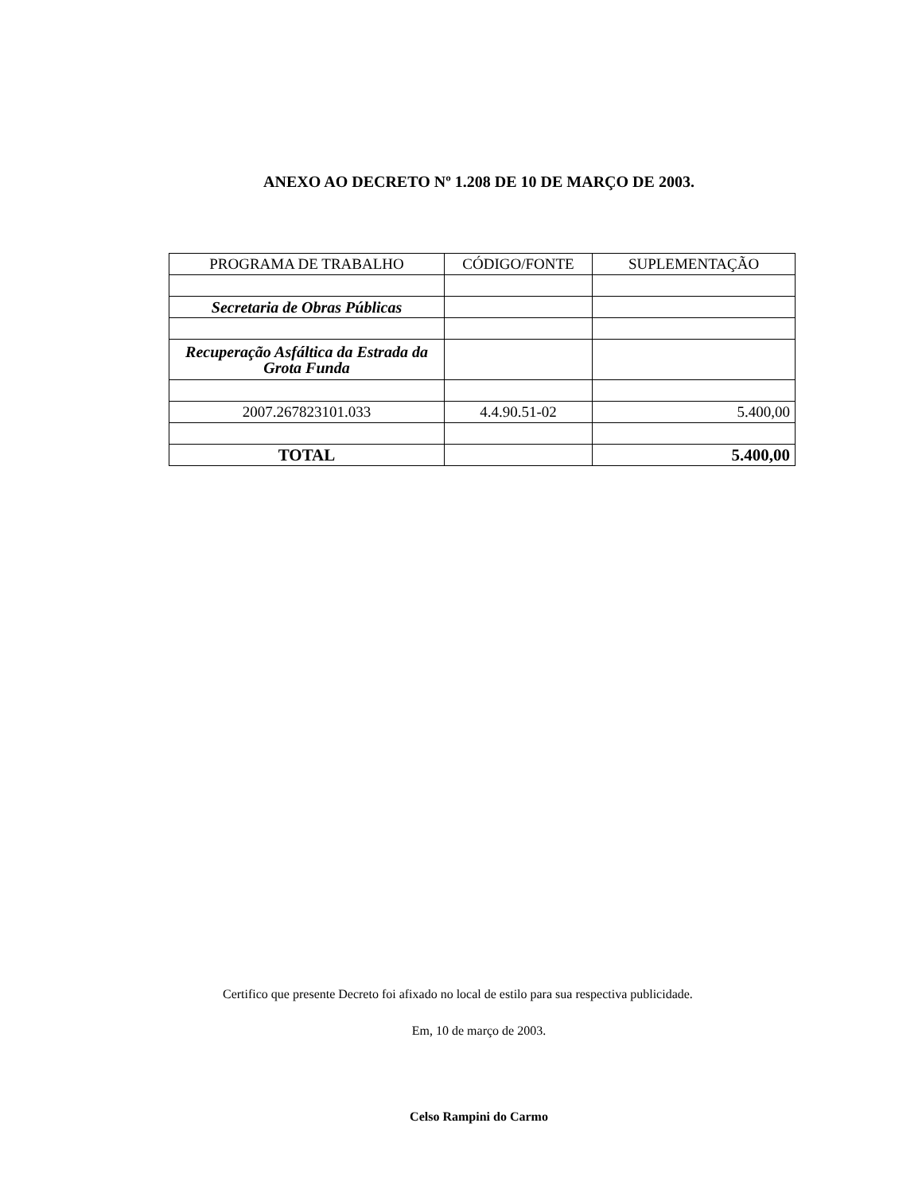ANEXO AO DECRETO Nº 1.208 DE 10 DE MARÇO DE 2003.
| PROGRAMA DE TRABALHO | CÓDIGO/FONTE | SUPLEMENTAÇÃO |
| Secretaria de Obras Públicas | | |
| Recuperação Asfáltica da Estrada da Grota Funda | | |
| 2007.267823101.033 | 4.4.90.51-02 | 5.400,00 |
| TOTAL | | 5.400,00 |
Certifico que presente Decreto foi afixado no local de estilo para sua respectiva publicidade.
Em, 10 de março de 2003.
Celso Rampini do Carmo